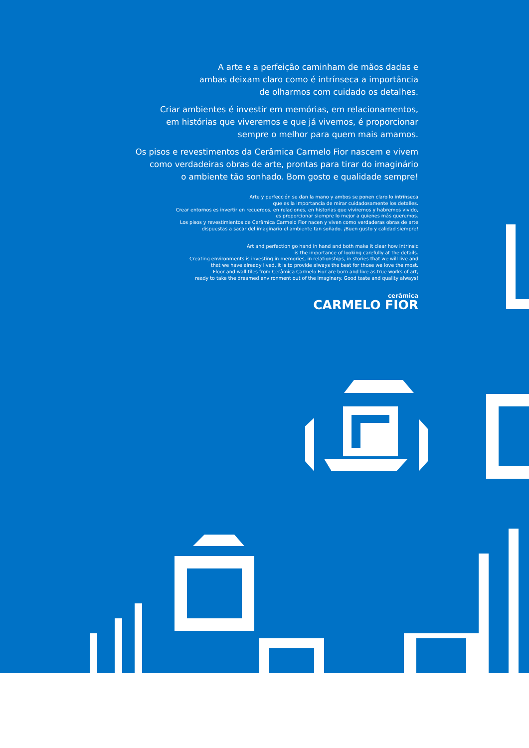A arte e a perfeição caminham de mãos dadas e
ambas deixam claro como é intrínseca a importância
de olharmos com cuidado os detalhes.
Criar ambientes é investir em memórias, em relacionamentos,
em histórias que viveremos e que já vivemos, é proporcionar
sempre o melhor para quem mais amamos.
Os pisos e revestimentos da Cerâmica Carmelo Fior nascem e vivem
como verdadeiras obras de arte, prontas para tirar do imaginário
o ambiente tão sonhado. Bom gosto e qualidade sempre!
Arte y perfección se dan la mano y ambos se ponen claro lo intrínseca
que es la importancia de mirar cuidadosamente los detalles.
Crear entornos es invertir en recuerdos, en relaciones, en historias que viviremos y habremos vivido,
es proporcionar siempre lo mejor a quienes más queremos.
Los pisos y revestimientos de Cerâmica Carmelo Fior nacen y viven como verdaderas obras de arte
dispuestas a sacar del imaginario el ambiente tan soñado. ¡Buen gusto y calidad siempre!
Art and perfection go hand in hand and both make it clear how intrinsic
is the importance of looking carefully at the details.
Creating environments is investing in memories, in relationships, in stories that we will live and
that we have already lived, it is to provide always the best for those we love the most.
Floor and wall tiles from Cerâmica Carmelo Fior are born and live as true works of art,
ready to take the dreamed environment out of the imaginary. Good taste and quality always!
cerâmica
CARMELO FIOR